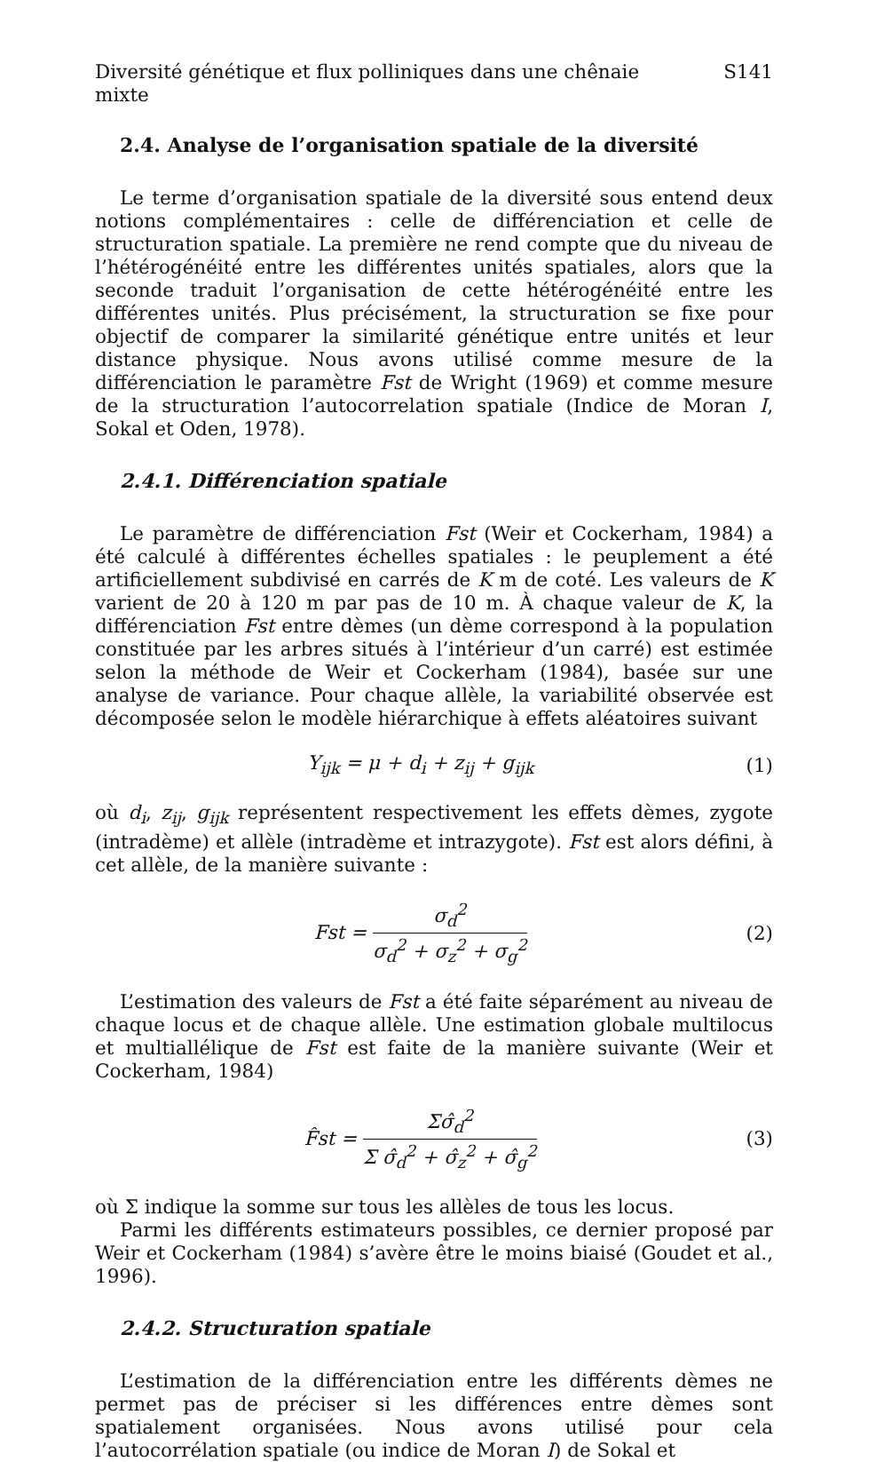Diversité génétique et flux polliniques dans une chênaie mixte S141
2.4. Analyse de l’organisation spatiale de la diversité
Le terme d’organisation spatiale de la diversité sous entend deux notions complémentaires : celle de différenciation et celle de structuration spatiale. La première ne rend compte que du niveau de l’hétérogénéité entre les différentes unités spatiales, alors que la seconde traduit l’organisation de cette hétérogénéité entre les différentes unités. Plus précisément, la structuration se fixe pour objectif de comparer la similarité génétique entre unités et leur distance physique. Nous avons utilisé comme mesure de la différenciation le paramètre Fst de Wright (1969) et comme mesure de la structuration l’autocorrelation spatiale (Indice de Moran I, Sokal et Oden, 1978).
2.4.1. Différenciation spatiale
Le paramètre de différenciation Fst (Weir et Cockerham, 1984) a été calculé à différentes échelles spatiales : le peuplement a été artificiellement subdivisé en carrés de K m de coté. Les valeurs de K varient de 20 à 120 m par pas de 10 m. À chaque valeur de K, la différenciation Fst entre dèmes (un dème correspond à la population constituée par les arbres situés à l’intérieur d’un carré) est estimée selon la méthode de Weir et Cockerham (1984), basée sur une analyse de variance. Pour chaque allèle, la variabilité observée est décomposée selon le modèle hiérarchique à effets aléatoires suivant
Y<sub>ijk</sub> = μ + d<sub>i</sub> + z<sub>ij</sub> + g<sub>ijk</sub> (1)
où d<sub>i</sub>, z<sub>ij</sub>, g<sub>ijk</sub> représentent respectivement les effets dèmes, zygote (intradème) et allèle (intradème et intrazygote). Fst est alors défini, à cet allèle, de la manière suivante :
Fst = σ<sub>d</sub><sup>2</sup> σ<sub>d</sub><sup>2</sup> + σ<sub>z</sub><sup>2</sup> + σ<sub>g</sub><sup>2</sup> (2)
L’estimation des valeurs de Fst a été faite séparément au niveau de chaque locus et de chaque allèle. Une estimation globale multilocus et multiallélique de Fst est faite de la manière suivante (Weir et Cockerham, 1984)
F̂st = Σσ̂<sub>d</sub><sup>2</sup> Σ σ̂<sub>d</sub><sup>2</sup> + σ̂<sub>z</sub><sup>2</sup> + σ̂<sub>g</sub><sup>2</sup> (3)
où Σ indique la somme sur tous les allèles de tous les locus.
Parmi les différents estimateurs possibles, ce dernier proposé par Weir et Cockerham (1984) s’avère être le moins biaisé (Goudet et al., 1996).
2.4.2. Structuration spatiale
L’estimation de la différenciation entre les différents dèmes ne permet pas de préciser si les différences entre dèmes sont spatialement organisées. Nous avons utilisé pour cela l’autocorrélation spatiale (ou indice de Moran I) de Sokal et